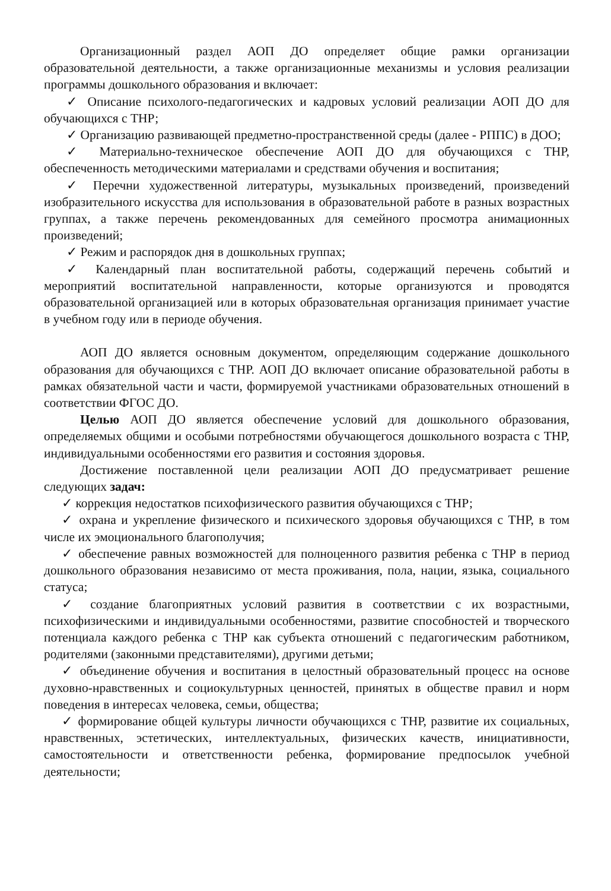Организационный раздел АОП ДО определяет общие рамки организации образовательной деятельности, а также организационные механизмы и условия реализации программы дошкольного образования и включает:
✓ Описание психолого-педагогических и кадровых условий реализации АОП ДО для обучающихся с ТНР;
✓ Организацию развивающей предметно-пространственной среды (далее - РППС) в ДОО;
✓ Материально-техническое обеспечение АОП ДО для обучающихся с ТНР, обеспеченность методическими материалами и средствами обучения и воспитания;
✓ Перечни художественной литературы, музыкальных произведений, произведений изобразительного искусства для использования в образовательной работе в разных возрастных группах, а также перечень рекомендованных для семейного просмотра анимационных произведений;
✓ Режим и распорядок дня в дошкольных группах;
✓ Календарный план воспитательной работы, содержащий перечень событий и мероприятий воспитательной направленности, которые организуются и проводятся образовательной организацией или в которых образовательная организация принимает участие в учебном году или в периоде обучения.
АОП ДО является основным документом, определяющим содержание дошкольного образования для обучающихся с ТНР. АОП ДО включает описание образовательной работы в рамках обязательной части и части, формируемой участниками образовательных отношений в соответствии ФГОС ДО.
Целью АОП ДО является обеспечение условий для дошкольного образования, определяемых общими и особыми потребностями обучающегося дошкольного возраста с ТНР, индивидуальными особенностями его развития и состояния здоровья.
Достижение поставленной цели реализации АОП ДО предусматривает решение следующих задач:
✓ коррекция недостатков психофизического развития обучающихся с ТНР;
✓ охрана и укрепление физического и психического здоровья обучающихся с ТНР, в том числе их эмоционального благополучия;
✓ обеспечение равных возможностей для полноценного развития ребенка с ТНР в период дошкольного образования независимо от места проживания, пола, нации, языка, социального статуса;
✓ создание благоприятных условий развития в соответствии с их возрастными, психофизическими и индивидуальными особенностями, развитие способностей и творческого потенциала каждого ребенка с ТНР как субъекта отношений с педагогическим работником, родителями (законными представителями), другими детьми;
✓ объединение обучения и воспитания в целостный образовательный процесс на основе духовно-нравственных и социокультурных ценностей, принятых в обществе правил и норм поведения в интересах человека, семьи, общества;
✓ формирование общей культуры личности обучающихся с ТНР, развитие их социальных, нравственных, эстетических, интеллектуальных, физических качеств, инициативности, самостоятельности и ответственности ребенка, формирование предпосылок учебной деятельности;